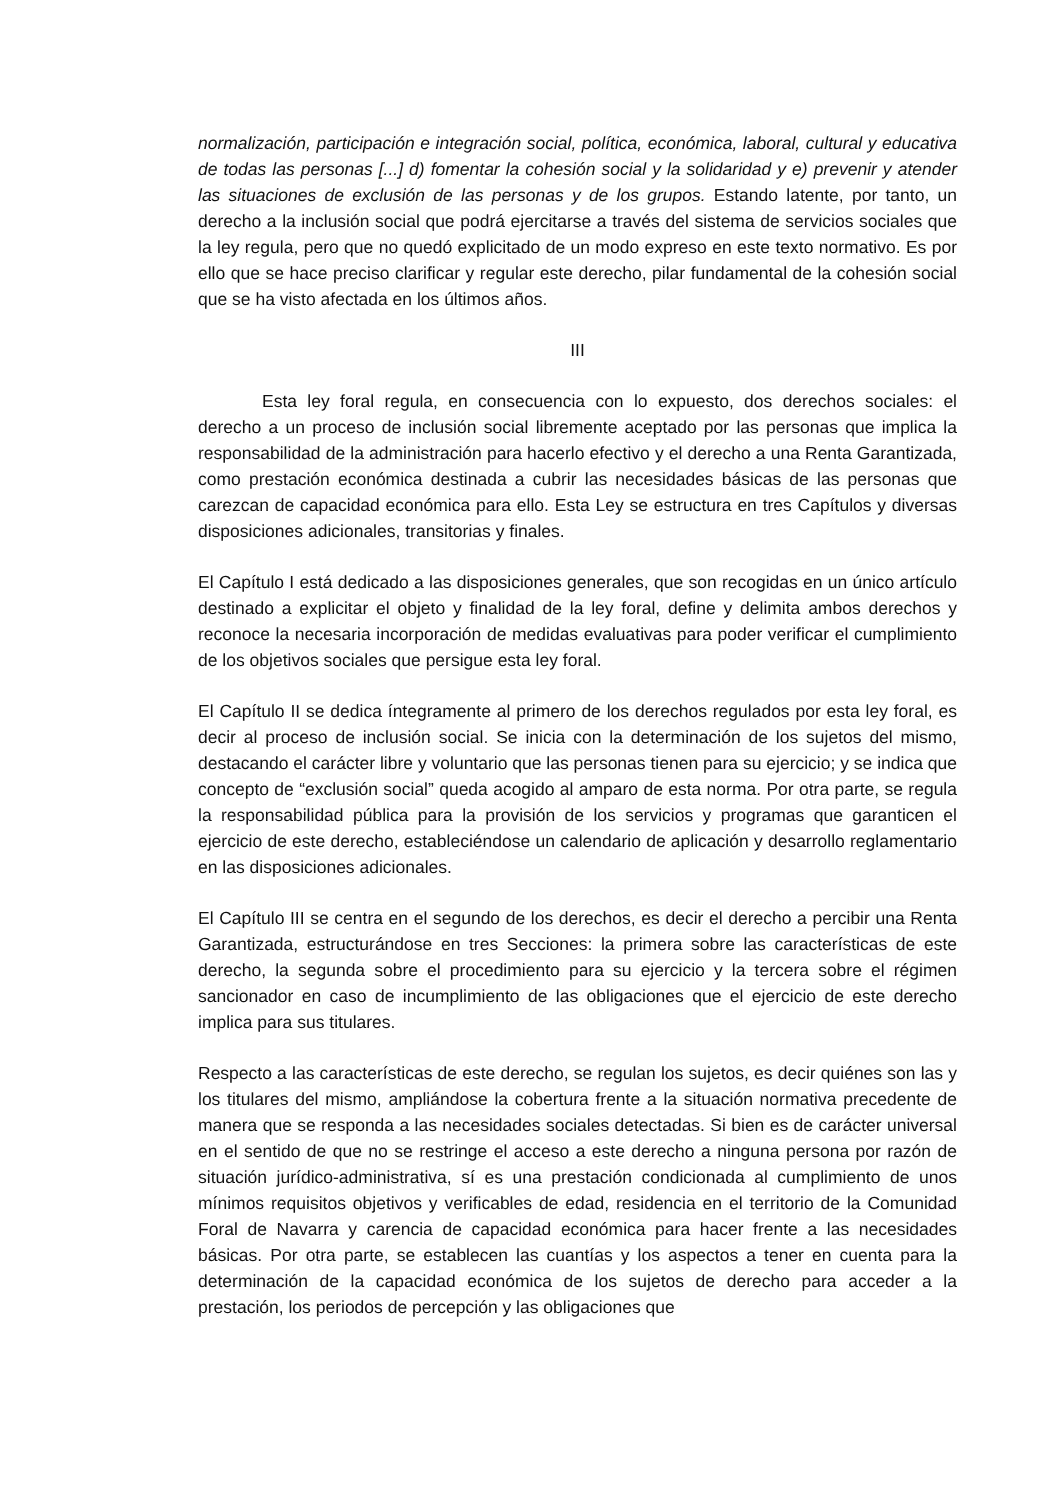normalización, participación e integración social, política, económica, laboral, cultural y educativa de todas las personas [...] d) fomentar la cohesión social y la solidaridad y e) prevenir y atender las situaciones de exclusión de las personas y de los grupos. Estando latente, por tanto, un derecho a la inclusión social que podrá ejercitarse a través del sistema de servicios sociales que la ley regula, pero que no quedó explicitado de un modo expreso en este texto normativo. Es por ello que se hace preciso clarificar y regular este derecho, pilar fundamental de la cohesión social que se ha visto afectada en los últimos años.
III
Esta ley foral regula, en consecuencia con lo expuesto, dos derechos sociales: el derecho a un proceso de inclusión social libremente aceptado por las personas que implica la responsabilidad de la administración para hacerlo efectivo y el derecho a una Renta Garantizada, como prestación económica destinada a cubrir las necesidades básicas de las personas que carezcan de capacidad económica para ello. Esta Ley se estructura en tres Capítulos y diversas disposiciones adicionales, transitorias y finales.
El Capítulo I está dedicado a las disposiciones generales, que son recogidas en un único artículo destinado a explicitar el objeto y finalidad de la ley foral, define y delimita ambos derechos y reconoce la necesaria incorporación de medidas evaluativas para poder verificar el cumplimiento de los objetivos sociales que persigue esta ley foral.
El Capítulo II se dedica íntegramente al primero de los derechos regulados por esta ley foral, es decir al proceso de inclusión social. Se inicia con la determinación de los sujetos del mismo, destacando el carácter libre y voluntario que las personas tienen para su ejercicio; y se indica que concepto de “exclusión social” queda acogido al amparo de esta norma. Por otra parte, se regula la responsabilidad pública para la provisión de los servicios y programas que garanticen el ejercicio de este derecho, estableciéndose un calendario de aplicación y desarrollo reglamentario en las disposiciones adicionales.
El Capítulo III se centra en el segundo de los derechos, es decir el derecho a percibir una Renta Garantizada, estructurándose en tres Secciones: la primera sobre las características de este derecho, la segunda sobre el procedimiento para su ejercicio y la tercera sobre el régimen sancionador en caso de incumplimiento de las obligaciones que el ejercicio de este derecho implica para sus titulares.
Respecto a las características de este derecho, se regulan los sujetos, es decir quiénes son las y los titulares del mismo, ampliándose la cobertura frente a la situación normativa precedente de manera que se responda a las necesidades sociales detectadas. Si bien es de carácter universal en el sentido de que no se restringe el acceso a este derecho a ninguna persona por razón de situación jurídico-administrativa, sí es una prestación condicionada al cumplimiento de unos mínimos requisitos objetivos y verificables de edad, residencia en el territorio de la Comunidad Foral de Navarra y carencia de capacidad económica para hacer frente a las necesidades básicas. Por otra parte, se establecen las cuantías y los aspectos a tener en cuenta para la determinación de la capacidad económica de los sujetos de derecho para acceder a la prestación, los periodos de percepción y las obligaciones que